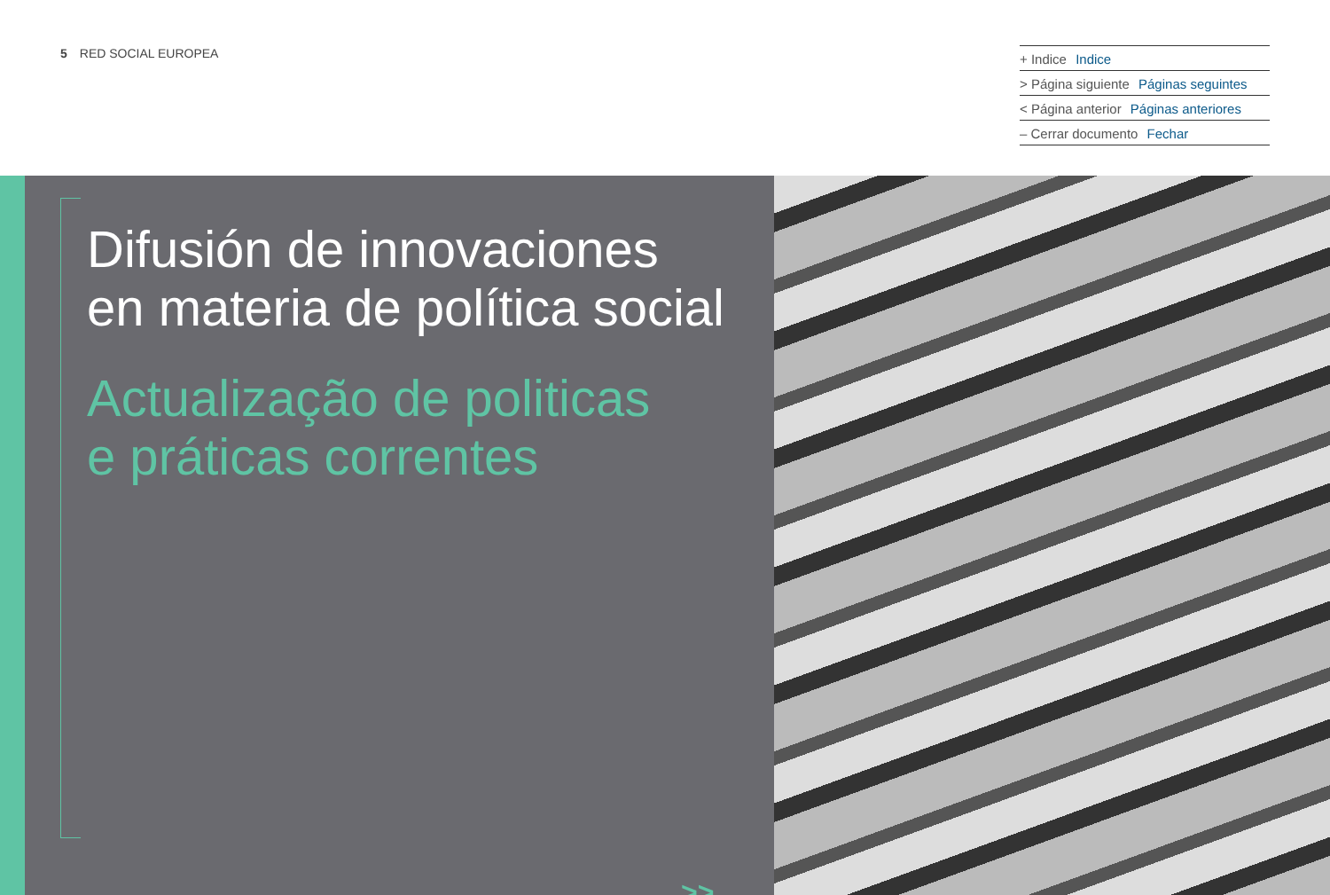5 RED SOCIAL EUROPEA
+ Indice Indice
> Página siguiente Páginas seguintes
< Página anterior Páginas anteriores
– Cerrar documento Fechar
Difusión de innovaciones
en materia de política social
Actualização de politicas
e práticas correntes
>>